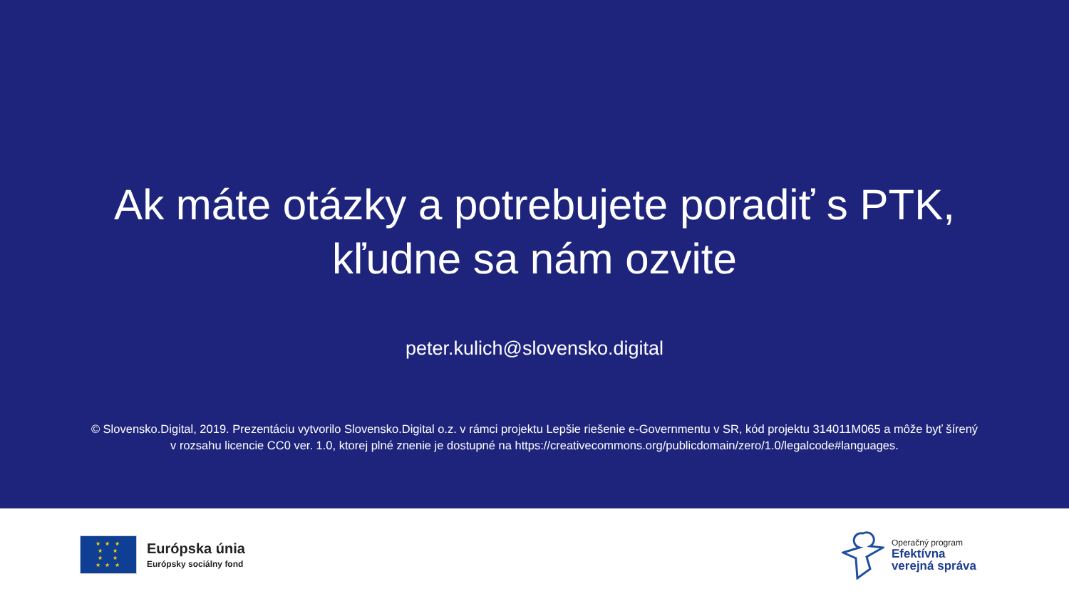Ak máte otázky a potrebujete poradiť s PTK,
kľudne sa nám ozvite
peter.kulich@slovensko.digital
© Slovensko.Digital, 2019. Prezentáciu vytvorilo Slovensko.Digital o.z. v rámci projektu Lepšie riešenie e-Governmentu v SR, kód projektu 314011M065 a môže byť šírený
v rozsahu licencie CC0 ver. 1.0, ktorej plné znenie je dostupné na https://creativecommons.org/publicdomain/zero/1.0/legalcode#languages.
★ ★ ★
★ ★
★ ★
★ ★ ★
Európska únia
Európsky sociálny fond
Operačný program
Efektívna
verejná správa